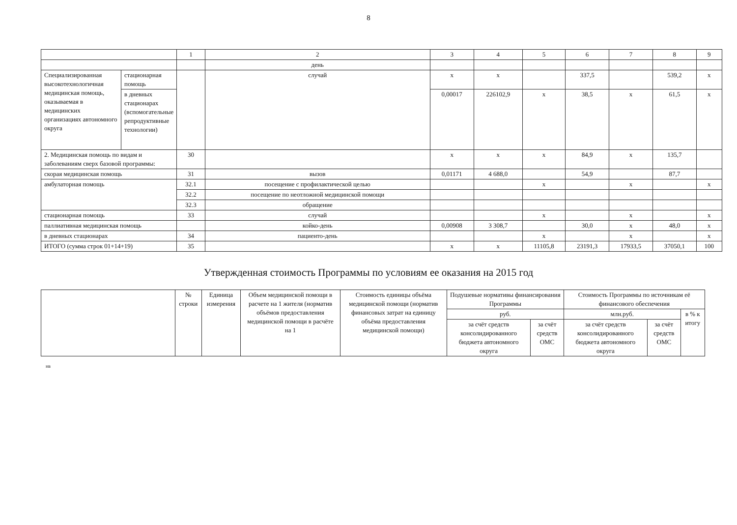8
| | | 1 | 2 | 3 | 4 | 5 | 6 | 7 | 8 | 9 |
| | | | день | | | | | | | |
| Специализированная высокотехнологичная медицинская помощь, оказываемая в медицинских организациях автономного округа | стационарная помощь | | случай | х | х | | 337,5 | | 539,2 | х |
| | в дневных стационарах (вспомогательные репродуктивные технологии) | | | 0,00017 | 226102,9 | х | 38,5 | х | 61,5 | х |
| 2. Медицинская помощь по видам и заболеваниям сверх базовой программы: | | 30 | | х | х | х | 84,9 | х | 135,7 | |
| скорая медицинская помощь | | 31 | вызов | 0,01171 | 4 688,0 | | 54,9 | | 87,7 | |
| амбулаторная помощь | | 32.1 | посещение с профилактической целью | | | х | | х | | х |
| | | 32.2 | посещение по неотложной медицинской помощи | | | | | | | |
| | | 32.3 | обращение | | | | | | | |
| стационарная помощь | | 33 | случай | | | х | | х | | х |
| паллиативная медицинская помощь | | | койко-день | 0,00908 | 3 308,7 | | 30,0 | х | 48,0 | х |
| в дневных стационарах | | 34 | пациенто-день | | | х | | х | | х |
| ИТОГО (сумма строк 01+14+19) | | 35 | | х | х | 11105,8 | 23191,3 | 17933,5 | 37050,1 | 100 |
Утвержденная стоимость Программы по условиям ее оказания на 2015 год
| | № строки | Единица измерения | Объем медицинской помощи в расчете на 1 жителя (норматив объёмов предоставления медицинской помощи в расчёте на 1 | Стоимость единицы объёма медицинской помощи (норматив финансовых затрат на единицу объёма предоставления медицинской помощи) | Подушевые нормативы финансирования Программы | | Стоимость Программы по источникам её финансового обеспечения | | |
| --- | --- | --- | --- | --- | --- | --- | --- | --- | --- |
| | | | | | руб. | | млн.руб. | | в % к итогу |
| | | | | | за счёт средств консолидированного бюджета автономного округа | за счёт средств ОМС | за счёт средств консолидированного бюджета автономного округа | за счёт средств ОМС | |
нв